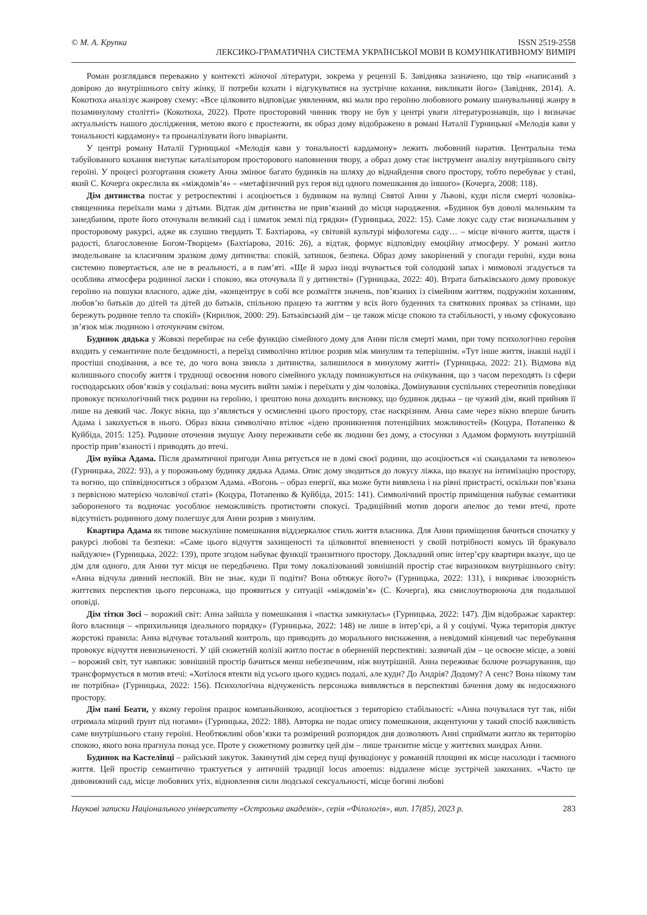© М. А. Крупка ISSN 2519-2558
ЛЕКСИКО-ГРАМАТИЧНА СИСТЕМА УКРАЇНСЬКОЇ МОВИ В КОМУНІКАТИВНОМУ ВИМІРІ
Роман розглядався переважно у контексті жіночої літератури, зокрема у рецензії Б. Завідняка зазначено, що твір «написаний з довірою до внутрішнього світу жінку, її потреби кохати і відгукуватися на зустрічне кохання, викликати його» (Завідняк, 2014). А. Кокотюха аналізує жанрову схему: «Все цілковито відповідає уявленням, які мали про героїню любовного роману шанувальниці жанру в позаминулому столітті» (Кокотюха, 2022). Проте просторовий чинник твору не був у центрі уваги літературознавців, що і визначає актуальність нашого дослідження, метою якого є простежити, як образ дому відображено в романі Наталії Гурницької «Мелодія кави у тональності кардамону» та проаналізувати його інваріанти.
У центрі роману Наталії Гурницької «Мелодія кави у тональності кардамону» лежить любовний наратив. Центральна тема табуйованого кохання виступає каталізатором просторового наповнення твору, а образ дому стає інструмент аналізу внутрішнього світу героїні. У процесі розгортання сюжету Анна змінює багато будинків на шляху до віднайдення свого простору, тобто перебуває у стані, який С. Кочерга окреслила як «міждомів’я» – «метафізичний рух героя від одного помешкання до іншого» (Кочерга, 2008: 118).
Дім дитинства постає у ретроспективі і асоціюється з будинком на вулиці Святої Анни у Львові, куди після смерті чоловіка-священника переїхали мама з дітьми. Відтак дім дитинства не прив’язаний до місця народження. «Будинок був доволі маленьким та занедбаним, проте його оточували великий сад і шматок землі під грядки» (Гурницька, 2022: 15). Саме локус саду стає визначальним у просторовому ракурсі, адже як слушно твердить Т. Бахтіарова, «у світовій культурі міфологема саду… – місце вічного життя, щастя і радості, благословенне Богом-Творцем» (Бахтіарова, 2016: 26), а відтак, формує відповідну емоційну атмосферу. У романі житло змодельоване за класичним зразком дому дитинства: спокій, затишок, безпека. Образ дому закорінений у спогади героїні, куди вона системно повертається, але не в реальності, а в пам’яті. «Ще й зараз іноді вчувається той солодкий запах і мимоволі згадується та особлива атмосфера родинної ласки і спокою, яка оточувала її у дитинстві» (Гурницька, 2022: 40). Втрата батьківського дому провокує героїню на пошуки власного, адже дім, «концентрує в собі все розмаїття значень, пов’язаних із сімейним життям, подружнім коханням, любов’ю батьків до дітей та дітей до батьків, спільною працею та життям у всіх його буденних та святкових проявах за стінами, що бережуть родинне тепло та спокій» (Кирилюк, 2000: 29). Батьківський дім – це також місце спокою та стабільності, у ньому сфокусовано зв’язок між людиною і оточуючим світом.
Будинок дядька у Жовкві перебирає на себе функцію сімейного дому для Анни після смерті мами, при тому психологічно героїня входить у семантичне поле бездомності, а переїзд символічно втілює розрив між минулим та теперішнім. «Тут інше життя, інакші надії і простіші сподівання, а все те, до чого вона звикла з дитинства, залишилося в минулому житті» (Гурницька, 2022: 21). Відмова від колишнього способу життя і труднощі освоєння нового сімейного укладу помножуються на очікування, що з часом переходять із сфери господарських обов’язків у соціальні: вона мусить вийти заміж і переїхати у дім чоловіка. Домінування суспільних стереотипів поведінки провокує психологічний тиск родини на героїню, і зрештою вона доходить висновку, що будинок дядька – це чужий дім, який прийняв її лише на деякий час. Локус вікна, що з’являється у осмисленні цього простору, стає наскрізним. Анна саме через вікно вперше бачить Адама і закохується в нього. Образ вікна символічно втілює «ідею проникнення потенційних можливостей» (Коцура, Потапенко & Куйбіда, 2015: 125). Родинне оточення змушує Анну переживати себе як людини без дому, а стосунки з Адамом формують внутрішній простір прив’язаності і приводять до втечі.
Дім вуйка Адама. Після драматичної пригоди Анна рятується не в домі своєї родини, що асоціюється «зі скандалами та неволею» (Гурницька, 2022: 93), а у порожньому будинку дядька Адама. Опис дому зводиться до локусу ліжка, що вказує на інтимізацію простору, та вогню, що співвідноситься з образом Адама. «Вогонь – образ енергії, яка може бути виявлена і на рівні пристрасті, оскільки пов’язана з первісною матерією чоловічої статі» (Коцура, Потапенко & Куйбіда, 2015: 141). Символічний простір приміщення набуває семантики забороненого та водночас уособлює неможливість протистояти спокусі. Традиційний мотив дороги апелює до теми втечі, проте відсутність родинного дому полегшує для Анни розрив з минулим.
Квартира Адама як типове маскулінне помешкання віддзеркалює стиль життя власника. Для Анни приміщення бачиться спочатку у ракурсі любові та безпеки: «Саме цього відчуття захищеності та цілковитої впевненості у своїй потрібності комусь їй бракувало найдужче» (Гурницька, 2022: 139), проте згодом набуває функції транзитного простору. Докладний опис інтер’єру квартири вказує, що це дім для одного, для Анни тут місця не передбачено. При тому локалізований зовнішній простір стає виразником внутрішнього світу: «Анна відчула дивний неспокій. Він не знає, куди її подіти? Вона обтяжує його?» (Гурницька, 2022: 131), і викриває ілюзорність життєвих перспектив цього персонажа, що проявиться у ситуації «міждомів’я» (С. Кочерга), яка смислоутворююча для подальшої оповіді.
Дім тітки Зосі – ворожий світ: Анна зайшла у помешкання і «пастка замкнулась» (Гурницька, 2022: 147). Дім відображає характер: його власниця – «прихильниця ідеального порядку» (Гурницька, 2022: 148) не лише в інтер’єрі, а й у соціумі. Чужа територія диктує жорстокі правила: Анна відчуває тотальний контроль, що приводить до морального виснаження, а невідомий кінцевий час перебування провокує відчуття невизначеності. У цій сюжетній колізії житло постає в оберненій перспективі: зазвичай дім – це освоєне місце, а зовні – ворожий світ, тут навпаки: зовнішній простір бачиться менш небезпечним, ніж внутрішній. Анна переживає болюче розчарування, що трансформується в мотив втечі: «Хотілося втекти від усього цього кудись подалі, але куди? До Андрія? Додому? А сенс? Вона нікому там не потрібна» (Гурницька, 2022: 156). Психологічна відчуженість персонажа виявляється в перспективі бачення дому як недосяжного простору.
Дім пані Беати, у якому героїня працює компаньйонкою, асоціюється з територією стабільності: «Анна почувалася тут так, ніби отримала міцний ґрунт під ногами» (Гурницька, 2022: 188). Авторка не подає опису помешкання, акцентуючи у такий спосіб важливість саме внутрішнього стану героїні. Необтяжливі обов’язки та розмірений розпорядок дня дозволяють Анні сприймати житло як територію спокою, якого вона прагнула понад усе. Проте у сюжетному розвитку цей дім – лише транзитне місце у життєвих мандрах Анни.
Будинок на Кастелівці – райський закуток. Закинутий дім серед пущі функціонує у романній площині як місце насолоди і таємного життя. Цей простір семантично трактується у античній традиції locus amoenus: віддалене місце зустрічей закоханих. «Часто це дивовижний сад, місце любовних утіх, відновлення сили людської сексуальності, місце богині любові
Наукові записки Національного університету «Острозька академія», серія «Філологія», вип. 17(85), 2023 р. 283